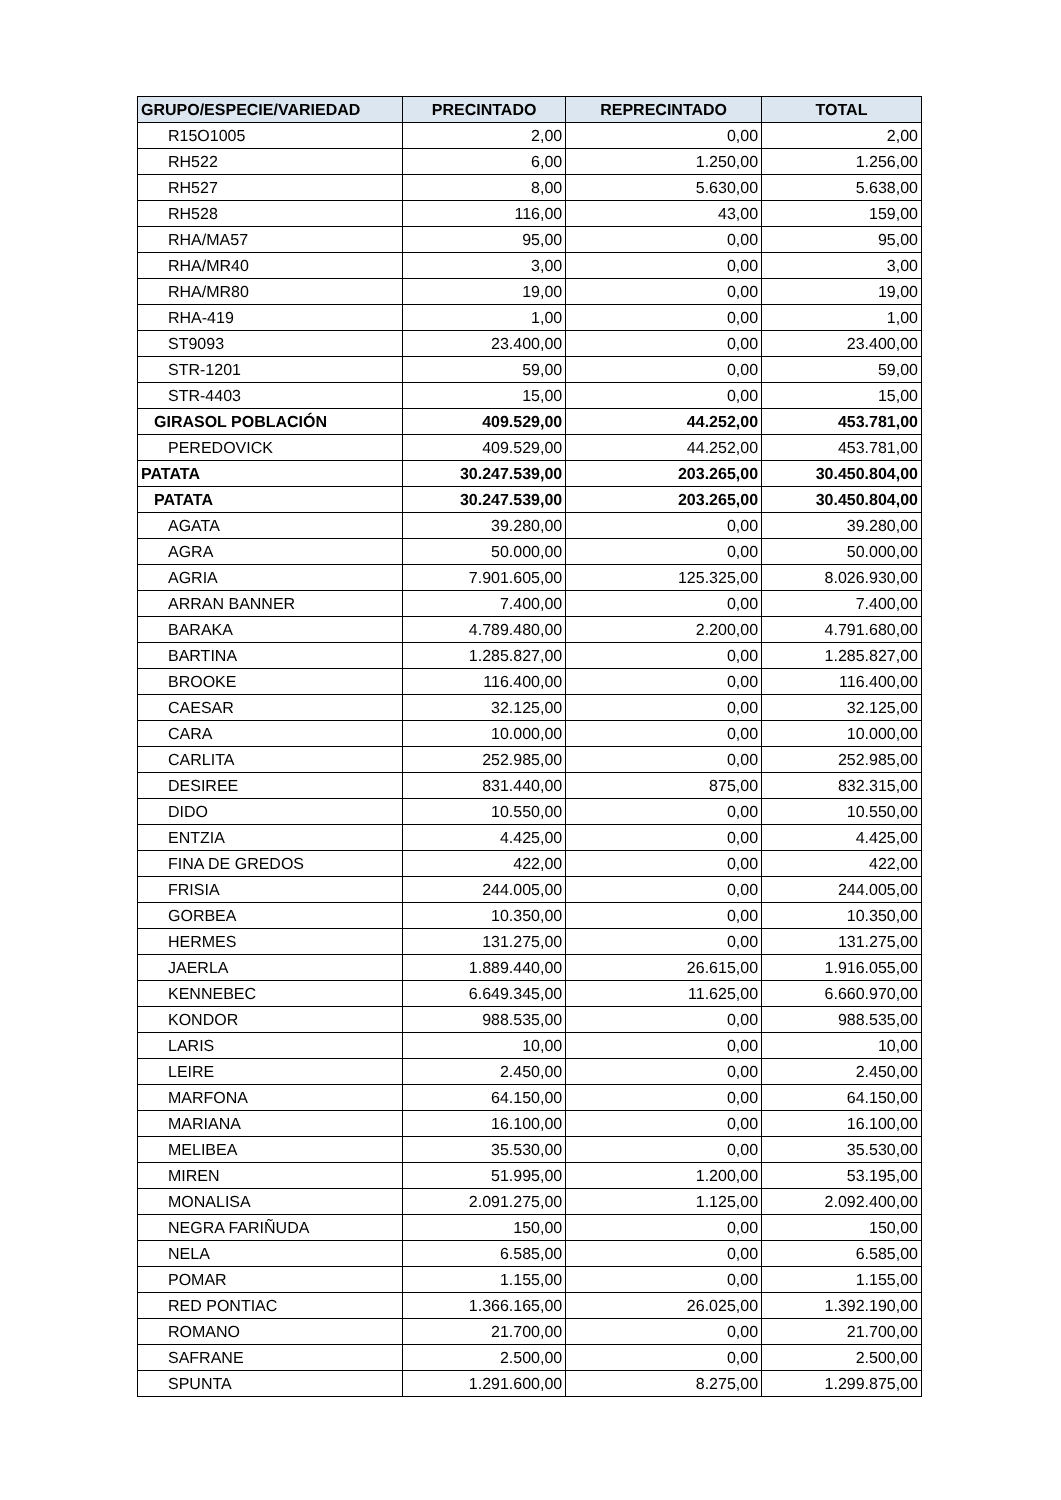| GRUPO/ESPECIE/VARIEDAD | PRECINTADO | REPRECINTADO | TOTAL |
| --- | --- | --- | --- |
| R15O1005 | 2,00 | 0,00 | 2,00 |
| RH522 | 6,00 | 1.250,00 | 1.256,00 |
| RH527 | 8,00 | 5.630,00 | 5.638,00 |
| RH528 | 116,00 | 43,00 | 159,00 |
| RHA/MA57 | 95,00 | 0,00 | 95,00 |
| RHA/MR40 | 3,00 | 0,00 | 3,00 |
| RHA/MR80 | 19,00 | 0,00 | 19,00 |
| RHA-419 | 1,00 | 0,00 | 1,00 |
| ST9093 | 23.400,00 | 0,00 | 23.400,00 |
| STR-1201 | 59,00 | 0,00 | 59,00 |
| STR-4403 | 15,00 | 0,00 | 15,00 |
| GIRASOL POBLACIÓN | 409.529,00 | 44.252,00 | 453.781,00 |
| PEREDOVICK | 409.529,00 | 44.252,00 | 453.781,00 |
| PATATA | 30.247.539,00 | 203.265,00 | 30.450.804,00 |
| PATATA | 30.247.539,00 | 203.265,00 | 30.450.804,00 |
| AGATA | 39.280,00 | 0,00 | 39.280,00 |
| AGRA | 50.000,00 | 0,00 | 50.000,00 |
| AGRIA | 7.901.605,00 | 125.325,00 | 8.026.930,00 |
| ARRAN BANNER | 7.400,00 | 0,00 | 7.400,00 |
| BARAKA | 4.789.480,00 | 2.200,00 | 4.791.680,00 |
| BARTINA | 1.285.827,00 | 0,00 | 1.285.827,00 |
| BROOKE | 116.400,00 | 0,00 | 116.400,00 |
| CAESAR | 32.125,00 | 0,00 | 32.125,00 |
| CARA | 10.000,00 | 0,00 | 10.000,00 |
| CARLITA | 252.985,00 | 0,00 | 252.985,00 |
| DESIREE | 831.440,00 | 875,00 | 832.315,00 |
| DIDO | 10.550,00 | 0,00 | 10.550,00 |
| ENTZIA | 4.425,00 | 0,00 | 4.425,00 |
| FINA DE GREDOS | 422,00 | 0,00 | 422,00 |
| FRISIA | 244.005,00 | 0,00 | 244.005,00 |
| GORBEA | 10.350,00 | 0,00 | 10.350,00 |
| HERMES | 131.275,00 | 0,00 | 131.275,00 |
| JAERLA | 1.889.440,00 | 26.615,00 | 1.916.055,00 |
| KENNEBEC | 6.649.345,00 | 11.625,00 | 6.660.970,00 |
| KONDOR | 988.535,00 | 0,00 | 988.535,00 |
| LARIS | 10,00 | 0,00 | 10,00 |
| LEIRE | 2.450,00 | 0,00 | 2.450,00 |
| MARFONA | 64.150,00 | 0,00 | 64.150,00 |
| MARIANA | 16.100,00 | 0,00 | 16.100,00 |
| MELIBEA | 35.530,00 | 0,00 | 35.530,00 |
| MIREN | 51.995,00 | 1.200,00 | 53.195,00 |
| MONALISA | 2.091.275,00 | 1.125,00 | 2.092.400,00 |
| NEGRA FARIÑUDA | 150,00 | 0,00 | 150,00 |
| NELA | 6.585,00 | 0,00 | 6.585,00 |
| POMAR | 1.155,00 | 0,00 | 1.155,00 |
| RED PONTIAC | 1.366.165,00 | 26.025,00 | 1.392.190,00 |
| ROMANO | 21.700,00 | 0,00 | 21.700,00 |
| SAFRANE | 2.500,00 | 0,00 | 2.500,00 |
| SPUNTA | 1.291.600,00 | 8.275,00 | 1.299.875,00 |